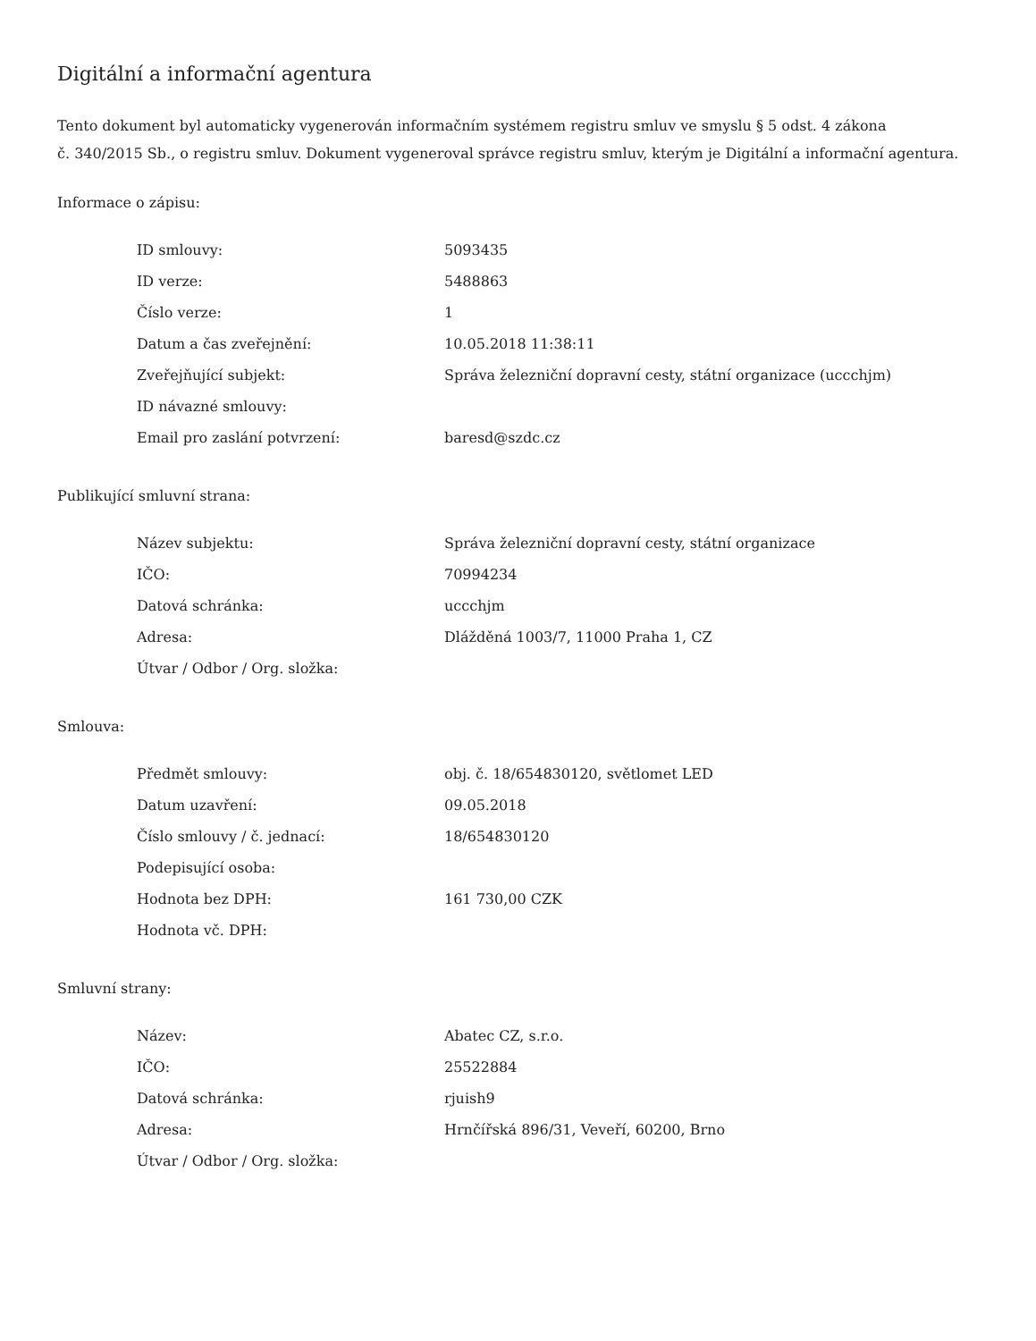Digitální a informační agentura
Tento dokument byl automaticky vygenerován informačním systémem registru smluv ve smyslu § 5 odst. 4 zákona
č. 340/2015 Sb., o registru smluv. Dokument vygeneroval správce registru smluv, kterým je Digitální a informační agentura.
Informace o zápisu:
| ID smlouvy: | 5093435 |
| ID verze: | 5488863 |
| Číslo verze: | 1 |
| Datum a čas zveřejnění: | 10.05.2018 11:38:11 |
| Zveřejňující subjekt: | Správa železniční dopravní cesty, státní organizace (uccchjm) |
| ID návazné smlouvy: | |
| Email pro zaslání potvrzení: | baresd@szdc.cz |
Publikující smluvní strana:
| Název subjektu: | Správa železniční dopravní cesty, státní organizace |
| IČO: | 70994234 |
| Datová schránka: | uccchjm |
| Adresa: | Dlážděná 1003/7, 11000 Praha 1, CZ |
| Útvar / Odbor / Org. složka: | |
Smlouva:
| Předmět smlouvy: | obj. č. 18/654830120, světlomet LED |
| Datum uzavření: | 09.05.2018 |
| Číslo smlouvy / č. jednací: | 18/654830120 |
| Podepisující osoba: | |
| Hodnota bez DPH: | 161 730,00 CZK |
| Hodnota vč. DPH: | |
Smluvní strany:
| Název: | Abatec CZ, s.r.o. |
| IČO: | 25522884 |
| Datová schránka: | rjuish9 |
| Adresa: | Hrnčířská 896/31, Veveří, 60200, Brno |
| Útvar / Odbor / Org. složka: | |